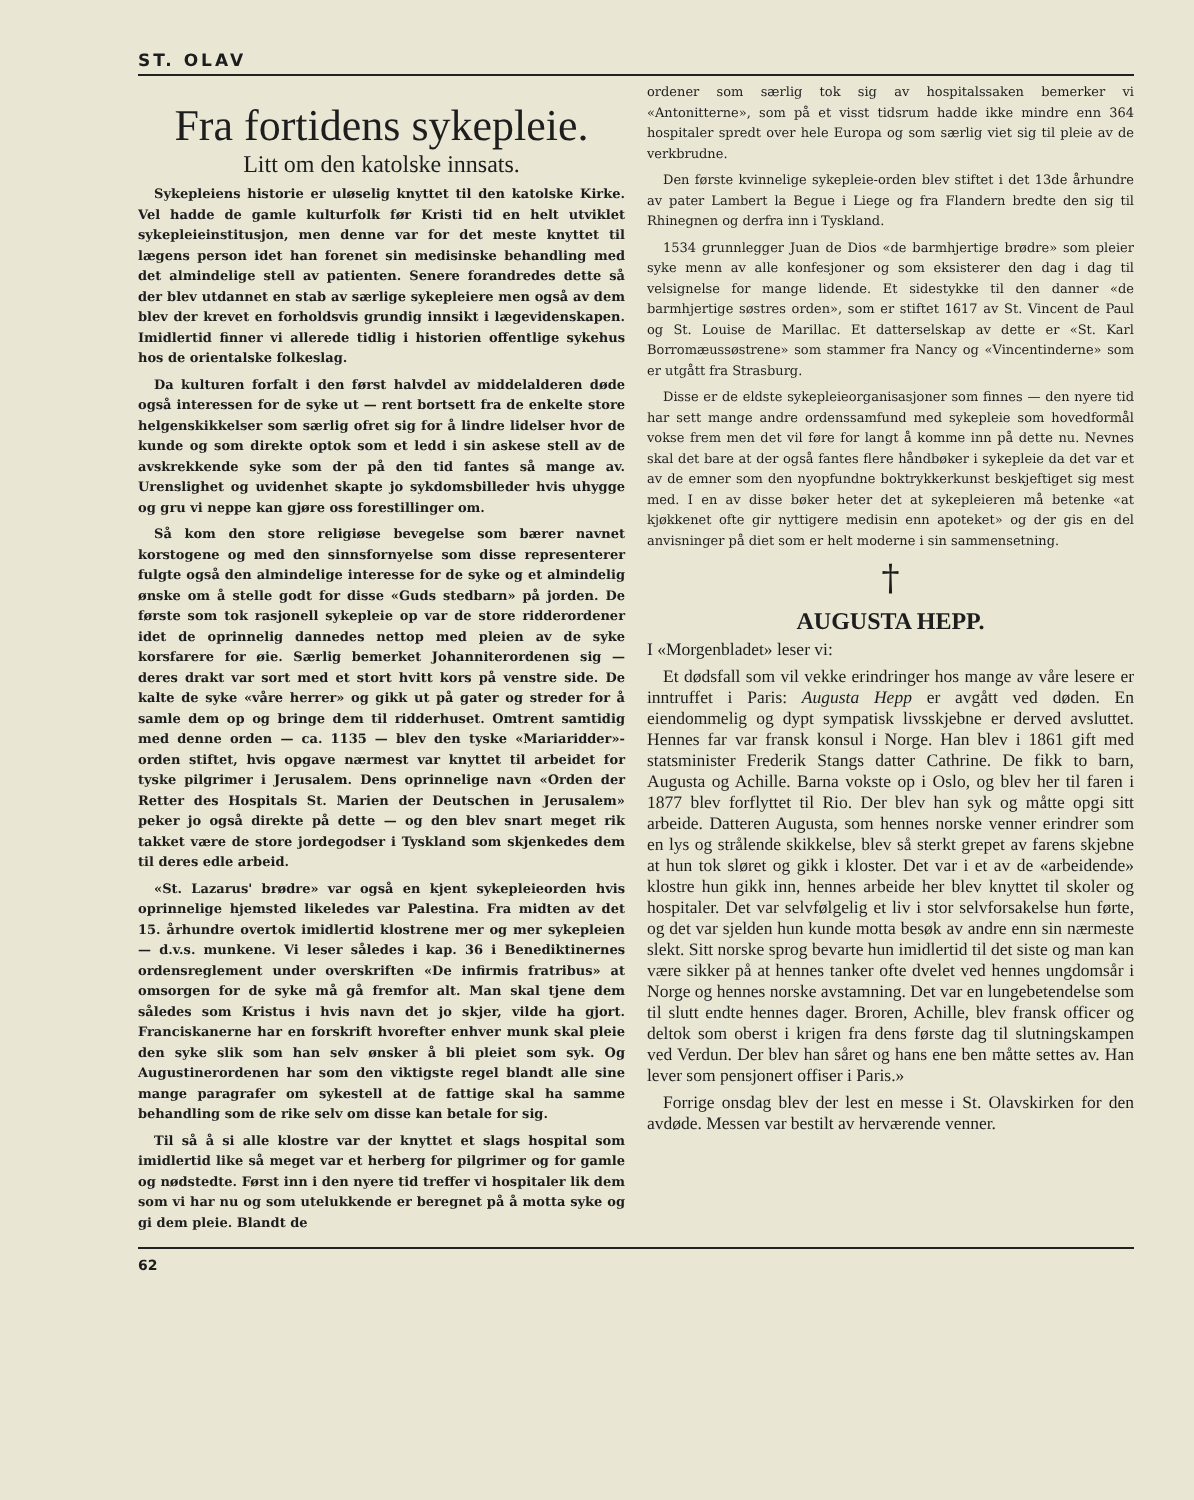ST. OLAV
Fra fortidens sykepleie.
Litt om den katolske innsats.
Sykepleiens historie er uløselig knyttet til den katolske Kirke. Vel hadde de gamle kulturfolk før Kristi tid en helt utviklet sykepleieinstitusjon, men denne var for det meste knyttet til lægens person idet han forenet sin medisinske behandling med det almindelige stell av patienten. Senere forandredes dette så der blev utdannet en stab av særlige sykepleiere men også av dem blev der krevet en forholdsvis grundig innsikt i lægevidenskapen. Imidlertid finner vi allerede tidlig i historien offentlige sykehus hos de orientalske folkeslag.
Da kulturen forfalt i den først halvdel av middelalderen døde også interessen for de syke ut — rent bortsett fra de enkelte store helgenskikkelser som særlig ofret sig for å lindre lidelser hvor de kunde og som direkte optok som et ledd i sin askese stell av de avskrekkende syke som der på den tid fantes så mange av. Urenslighet og uvidenhet skapte jo sykdomsbilleder hvis uhygge og gru vi neppe kan gjøre oss forestillinger om.
Så kom den store religiøse bevegelse som bærer navnet korstogene og med den sinnsfornyelse som disse representerer fulgte også den almindelige interesse for de syke og et almindelig ønske om å stelle godt for disse «Guds stedbarn» på jorden. De første som tok rasjonell sykepleie op var de store ridderordener idet de oprinnelig dannedes nettop med pleien av de syke korsfarere for øie. Særlig bemerket Johanniterordenen sig — deres drakt var sort med et stort hvitt kors på venstre side. De kalte de syke «våre herrer» og gikk ut på gater og streder for å samle dem op og bringe dem til ridderhuset. Omtrent samtidig med denne orden — ca. 1135 — blev den tyske «Mariaridder»-orden stiftet, hvis opgave nærmest var knyttet til arbeidet for tyske pilgrimer i Jerusalem. Dens oprinnelige navn «Orden der Retter des Hospitals St. Marien der Deutschen in Jerusalem» peker jo også direkte på dette — og den blev snart meget rik takket være de store jordegodser i Tyskland som skjenkedes dem til deres edle arbeid.
«St. Lazarus' brødre» var også en kjent sykepleieorden hvis oprinnelige hjemsted likeledes var Palestina. Fra midten av det 15. århundre overtok imidlertid klostrene mer og mer sykepleien — d.v.s. munkene. Vi leser således i kap. 36 i Benediktinernes ordensreglement under overskriften «De infirmis fratribus» at omsorgen for de syke må gå fremfor alt. Man skal tjene dem således som Kristus i hvis navn det jo skjer, vilde ha gjort. Franciskanerne har en forskrift hvorefter enhver munk skal pleie den syke slik som han selv ønsker å bli pleiet som syk. Og Augustinerordenen har som den viktigste regel blandt alle sine mange paragrafer om sykestell at de fattige skal ha samme behandling som de rike selv om disse kan betale for sig.
Til så å si alle klostre var der knyttet et slags hospital som imidlertid like så meget var et herberg for pilgrimer og for gamle og nødstedte. Først inn i den nyere tid treffer vi hospitaler lik dem som vi har nu og som utelukkende er beregnet på å motta syke og gi dem pleie. Blandt de
ordener som særlig tok sig av hospitalssaken bemerker vi «Antonitterne», som på et visst tidsrum hadde ikke mindre enn 364 hospitaler spredt over hele Europa og som særlig viet sig til pleie av de verkbrudne.
Den første kvinnelige sykepleie-orden blev stiftet i det 13de århundre av pater Lambert la Begue i Liege og fra Flandern bredte den sig til Rhinegnen og derfra inn i Tyskland.
1534 grunnlegger Juan de Dios «de barmhjertige brødre» som pleier syke menn av alle konfesjoner og som eksisterer den dag i dag til velsignelse for mange lidende. Et sidestykke til den danner «de barmhjertige søstres orden», som er stiftet 1617 av St. Vincent de Paul og St. Louise de Marillac. Et datterselskap av dette er «St. Karl Borromæussøstrene» som stammer fra Nancy og «Vincentinderne» som er utgått fra Strasburg.
Disse er de eldste sykepleieorganisasjoner som finnes — den nyere tid har sett mange andre ordenssamfund med sykepleie som hovedformål vokse frem men det vil føre for langt å komme inn på dette nu. Nevnes skal det bare at der også fantes flere håndbøker i sykepleie da det var et av de emner som den nyopfundne boktrykkerkunst beskjeftiget sig mest med. I en av disse bøker heter det at sykepleieren må betenke «at kjøkkenet ofte gir nyttigere medisin enn apoteket» og der gis en del anvisninger på diet som er helt moderne i sin sammensetning.
†
AUGUSTA HEPP.
I «Morgenbladet» leser vi:
Et dødsfall som vil vekke erindringer hos mange av våre lesere er inntruffet i Paris: Augusta Hepp er avgått ved døden. En eiendommelig og dypt sympatisk livsskjebne er derved avsluttet. Hennes far var fransk konsul i Norge. Han blev i 1861 gift med statsminister Frederik Stangs datter Cathrine. De fikk to barn, Augusta og Achille. Barna vokste op i Oslo, og blev her til faren i 1877 blev forflyttet til Rio. Der blev han syk og måtte opgi sitt arbeide. Datteren Augusta, som hennes norske venner erindrer som en lys og strålende skikkelse, blev så sterkt grepet av farens skjebne at hun tok sløret og gikk i kloster. Det var i et av de «arbeidende» klostre hun gikk inn, hennes arbeide her blev knyttet til skoler og hospitaler. Det var selvfølgelig et liv i stor selvforsakelse hun førte, og det var sjelden hun kunde motta besøk av andre enn sin nærmeste slekt. Sitt norske sprog bevarte hun imidlertid til det siste og man kan være sikker på at hennes tanker ofte dvelet ved hennes ungdomsår i Norge og hennes norske avstamning. Det var en lungebetendelse som til slutt endte hennes dager. Broren, Achille, blev fransk officer og deltok som oberst i krigen fra dens første dag til slutningskampen ved Verdun. Der blev han såret og hans ene ben måtte settes av. Han lever som pensjonert offiser i Paris.»
Forrige onsdag blev der lest en messe i St. Olavskirken for den avdøde. Messen var bestilt av herværende venner.
62